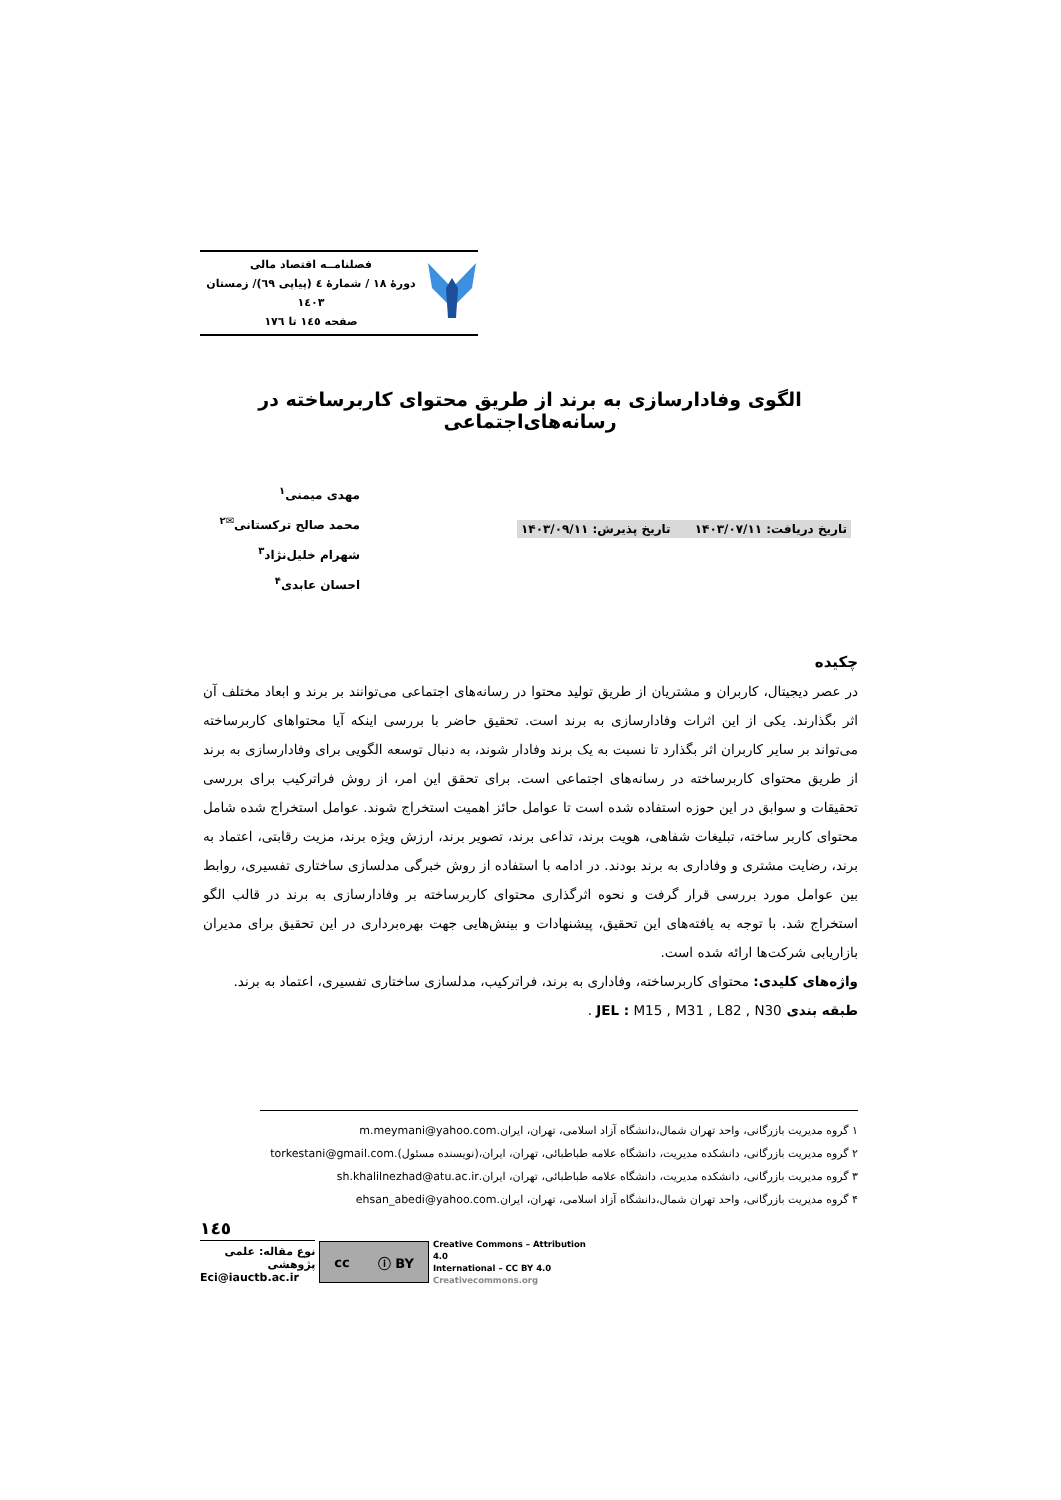فصلنامــه اقتصاد مالی
دورهٔ ۱۸ / شمارهٔ ٤ (پیاپی ٦٩)/ زمستان ۱٤۰۳
صفحه ۱٤٥ تا ۱۷٦
الگوی وفادارسازی به برند از طریق محتوای کاربرساخته در رسانه‌های‌اجتماعی
مهدی میمنی<sup>۱</sup>
محمد صالح ترکستانی<sup>✉۲</sup>
شهرام خلیل‌نژاد<sup>۳</sup>
احسان عابدی<sup>۴</sup>
تاریخ دریافت: ۱۴۰۳/۰۷/۱۱ تاریخ پذیرش: ۱۴۰۳/۰۹/۱۱
چکیده
در عصر دیجیتال، کاربران و مشتریان از طریق تولید محتوا در رسانه‌های اجتماعی می‌توانند بر برند و ابعاد مختلف آن اثر بگذارند. یکی از این اثرات وفادارسازی به برند است. تحقیق حاضر با بررسی اینکه آیا محتواهای کاربرساخته می‌تواند بر سایر کاربران اثر بگذارد تا نسبت به یک برند وفادار شوند، به دنبال توسعه الگویی برای وفادارسازی به برند از طریق محتوای کاربرساخته در رسانه‌های اجتماعی است. برای تحقق این امر، از روش فراترکیب برای بررسی تحقیقات و سوابق در این حوزه استفاده شده است تا عوامل حائز اهمیت استخراج شوند. عوامل استخراج شده شامل محتوای کاربر ساخته، تبلیغات شفاهی، هویت برند، تداعی برند، تصویر برند، ارزش ویژه برند، مزیت رقابتی، اعتماد به برند، رضایت مشتری و وفاداری به برند بودند. در ادامه با استفاده از روش خبرگی مدلسازی ساختاری تفسیری، روابط بین عوامل مورد بررسی قرار گرفت و نحوه اثرگذاری محتوای کاربرساخته بر وفادارسازی به برند در قالب الگو استخراج شد. با توجه به یافته‌های این تحقیق، پیشنهادات و بینش‌هایی جهت بهره‌برداری در این تحقیق برای مدیران بازاریابی شرکت‌ها ارائه شده است.
واژه‌های کلیدی: محتوای کاربرساخته، وفاداری به برند، فراترکیب، مدلسازی ساختاری تفسیری، اعتماد به برند.
طبقه بندی JEL : M15 , M31 , L82 , N30 .
۱ گروه مدیریت بازرگانی، واحد تهران شمال،دانشگاه آزاد اسلامی، تهران، ایران.m.meymani@yahoo.com
۲ گروه مدیریت بازرگانی، دانشکده مدیریت، دانشگاه علامه طباطبائی، تهران، ایران،(نویسنده مسئول).torkestani@gmail.com
۳ گروه مدیریت بازرگانی، دانشکده مدیریت، دانشگاه علامه طباطبائی، تهران، ایران.sh.khalilnezhad@atu.ac.ir
۴ گروه مدیریت بازرگانی، واحد تهران شمال،دانشگاه آزاد اسلامی، تهران، ایران.ehsan_abedi@yahoo.com
۱٤٥
نوع مقاله: علمی پژوهشی
Eci@iauctb.ac.ir
cc ⓘ BY
Creative Commons – Attribution 4.0
International – CC BY 4.0
Creativecommons.org